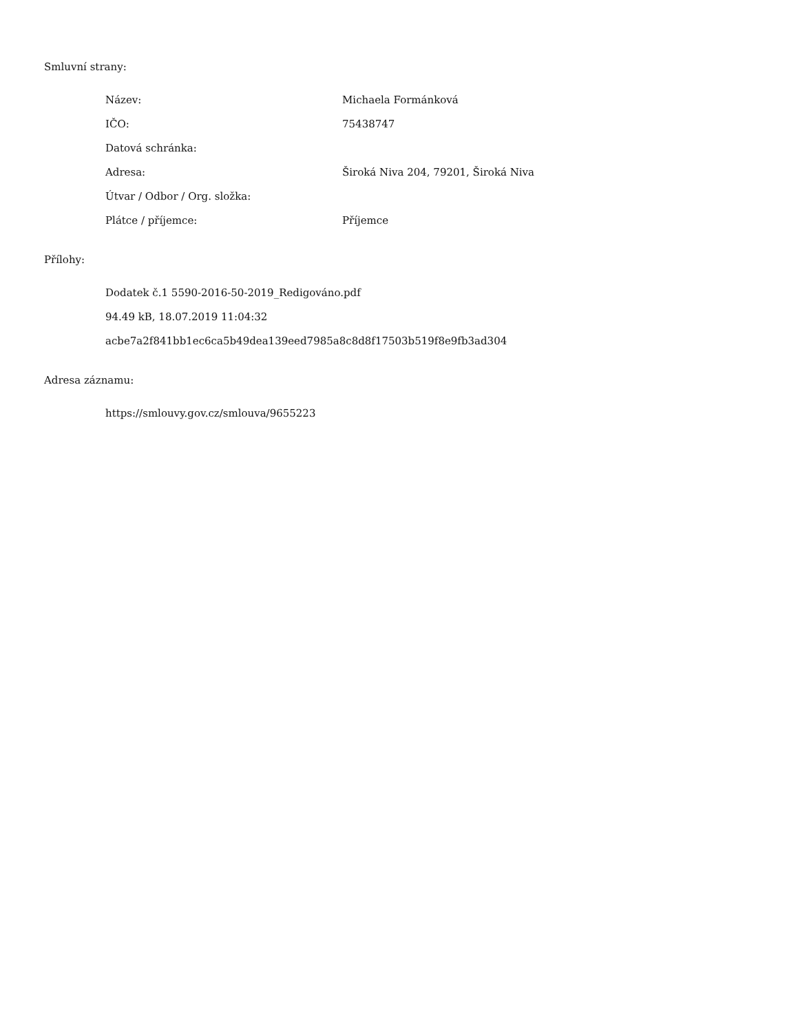Smluvní strany:
| Název: | Michaela Formánková |
| IČO: | 75438747 |
| Datová schránka: | |
| Adresa: | Široká Niva 204, 79201, Široká Niva |
| Útvar / Odbor / Org. složka: | |
| Plátce / příjemce: | Příjemce |
Přílohy:
Dodatek č.1 5590-2016-50-2019_Redigováno.pdf
94.49 kB, 18.07.2019 11:04:32
acbe7a2f841bb1ec6ca5b49dea139eed7985a8c8d8f17503b519f8e9fb3ad304
Adresa záznamu:
https://smlouvy.gov.cz/smlouva/9655223